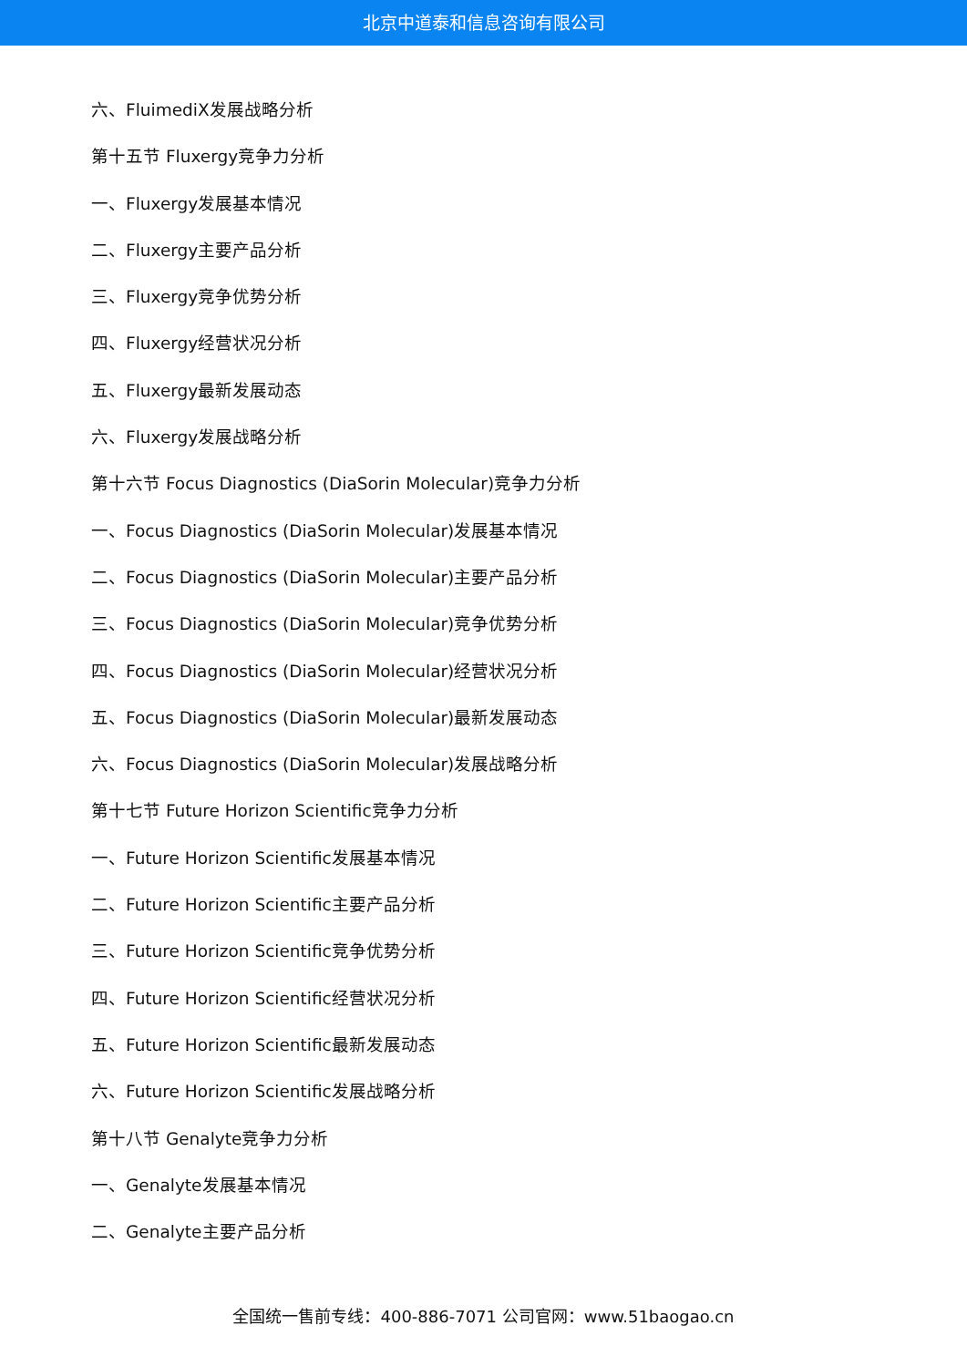北京中道泰和信息咨询有限公司
六、FluimediX发展战略分析
第十五节 Fluxergy竞争力分析
一、Fluxergy发展基本情况
二、Fluxergy主要产品分析
三、Fluxergy竞争优势分析
四、Fluxergy经营状况分析
五、Fluxergy最新发展动态
六、Fluxergy发展战略分析
第十六节 Focus Diagnostics (DiaSorin Molecular)竞争力分析
一、Focus Diagnostics (DiaSorin Molecular)发展基本情况
二、Focus Diagnostics (DiaSorin Molecular)主要产品分析
三、Focus Diagnostics (DiaSorin Molecular)竞争优势分析
四、Focus Diagnostics (DiaSorin Molecular)经营状况分析
五、Focus Diagnostics (DiaSorin Molecular)最新发展动态
六、Focus Diagnostics (DiaSorin Molecular)发展战略分析
第十七节 Future Horizon Scientific竞争力分析
一、Future Horizon Scientific发展基本情况
二、Future Horizon Scientific主要产品分析
三、Future Horizon Scientific竞争优势分析
四、Future Horizon Scientific经营状况分析
五、Future Horizon Scientific最新发展动态
六、Future Horizon Scientific发展战略分析
第十八节 Genalyte竞争力分析
一、Genalyte发展基本情况
二、Genalyte主要产品分析
全国统一售前专线：400-886-7071 公司官网：www.51baogao.cn